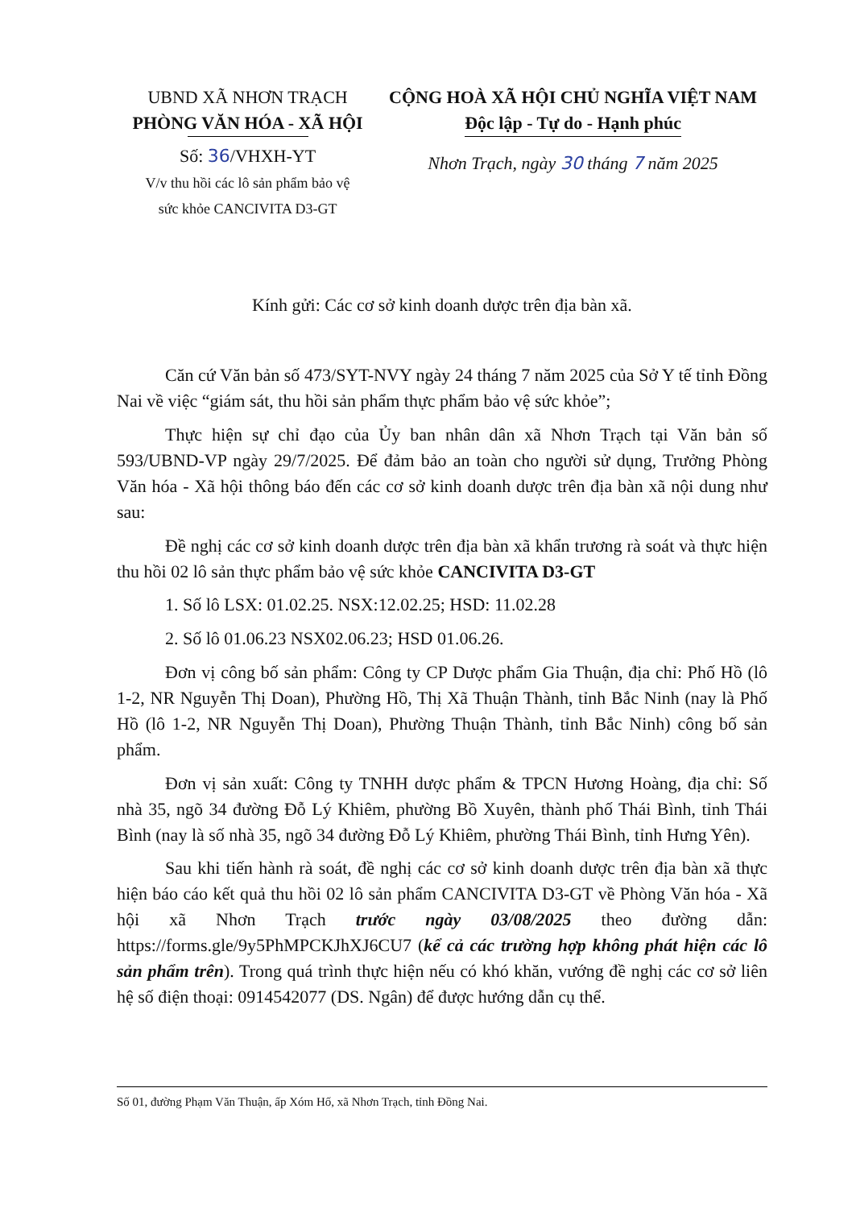UBND XÃ NHƠN TRẠCH
PHÒNG VĂN HÓA - XÃ HỘI
Số: 36/VHXH-YT
V/v thu hồi các lô sản phẩm bảo vệ
sức khỏe CANCIVITA D3-GT
CỘNG HOÀ XÃ HỘI CHỦ NGHĨA VIỆT NAM
Độc lập - Tự do - Hạnh phúc
Nhơn Trạch, ngày 30 tháng 7 năm 2025
Kính gửi: Các cơ sở kinh doanh dược trên địa bàn xã.
Căn cứ Văn bản số 473/SYT-NVY ngày 24 tháng 7 năm 2025 của Sở Y tế tỉnh Đồng Nai về việc “giám sát, thu hồi sản phẩm thực phẩm bảo vệ sức khỏe”;
Thực hiện sự chỉ đạo của Ủy ban nhân dân xã Nhơn Trạch tại Văn bản số 593/UBND-VP ngày 29/7/2025. Để đảm bảo an toàn cho người sử dụng, Trưởng Phòng Văn hóa - Xã hội thông báo đến các cơ sở kinh doanh dược trên địa bàn xã nội dung như sau:
Đề nghị các cơ sở kinh doanh dược trên địa bàn xã khẩn trương rà soát và thực hiện thu hồi 02 lô sản thực phẩm bảo vệ sức khỏe CANCIVITA D3-GT
1. Số lô LSX: 01.02.25. NSX:12.02.25; HSD: 11.02.28
2. Số lô 01.06.23 NSX02.06.23; HSD 01.06.26.
Đơn vị công bố sản phẩm: Công ty CP Dược phẩm Gia Thuận, địa chỉ: Phố Hồ (lô 1-2, NR Nguyễn Thị Doan), Phường Hồ, Thị Xã Thuận Thành, tỉnh Bắc Ninh (nay là Phố Hồ (lô 1-2, NR Nguyễn Thị Doan), Phường Thuận Thành, tỉnh Bắc Ninh) công bố sản phẩm.
Đơn vị sản xuất: Công ty TNHH dược phẩm & TPCN Hương Hoàng, địa chỉ: Số nhà 35, ngõ 34 đường Đỗ Lý Khiêm, phường Bồ Xuyên, thành phố Thái Bình, tỉnh Thái Bình (nay là số nhà 35, ngõ 34 đường Đỗ Lý Khiêm, phường Thái Bình, tỉnh Hưng Yên).
Sau khi tiến hành rà soát, đề nghị các cơ sở kinh doanh dược trên địa bàn xã thực hiện báo cáo kết quả thu hồi 02 lô sản phẩm CANCIVITA D3-GT về Phòng Văn hóa - Xã hội xã Nhơn Trạch trước ngày 03/08/2025 theo đường dẫn: https://forms.gle/9y5PhMPCKJhXJ6CU7 (kể cả các trường hợp không phát hiện các lô sản phẩm trên). Trong quá trình thực hiện nếu có khó khăn, vướng đề nghị các cơ sở liên hệ số điện thoại: 0914542077 (DS. Ngân) để được hướng dẫn cụ thể.
Số 01, đường Phạm Văn Thuận, ấp Xóm Hố, xã Nhơn Trạch, tỉnh Đồng Nai.